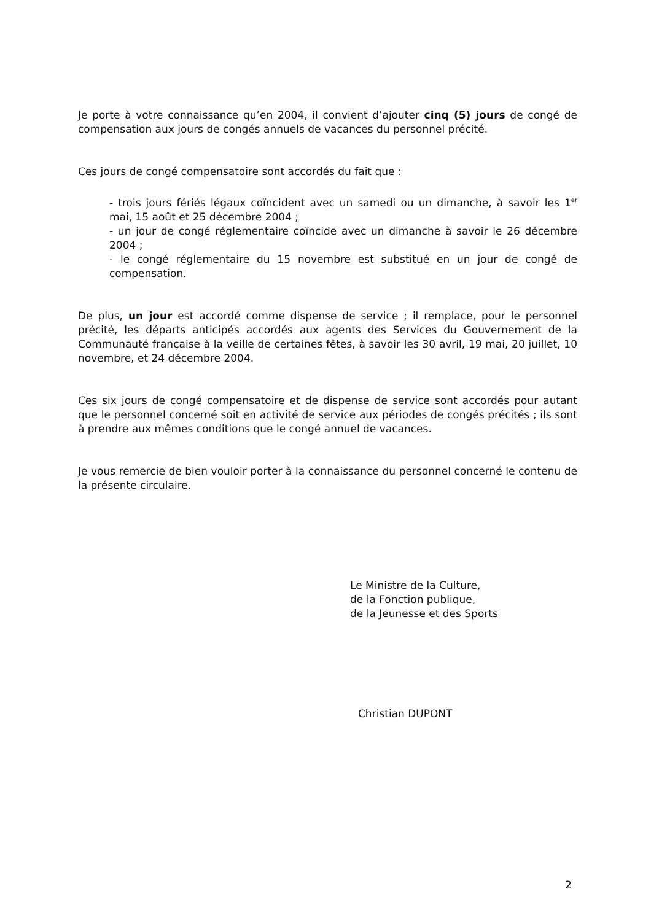Je porte à votre connaissance qu’en 2004, il convient d’ajouter cinq (5) jours de congé de compensation aux jours de congés annuels de vacances du personnel précité.
Ces jours de congé compensatoire sont accordés du fait que :
- trois jours fériés légaux coïncident avec un samedi ou un dimanche, à savoir les 1<sup>er</sup> mai, 15 août et 25 décembre 2004 ;
- un jour de congé réglementaire coïncide avec un dimanche à savoir le 26 décembre 2004 ;
- le congé réglementaire du 15 novembre est substitué en un jour de congé de compensation.
De plus, un jour est accordé comme dispense de service ; il remplace, pour le personnel précité, les départs anticipés accordés aux agents des Services du Gouvernement de la Communauté française à la veille de certaines fêtes, à savoir les 30 avril, 19 mai, 20 juillet, 10 novembre, et 24 décembre 2004.
Ces six jours de congé compensatoire et de dispense de service sont accordés pour autant que le personnel concerné soit en activité de service aux périodes de congés précités ; ils sont à prendre aux mêmes conditions que le congé annuel de vacances.
Je vous remercie de bien vouloir porter à la connaissance du personnel concerné le contenu de la présente circulaire.
Le Ministre de la Culture,
de la Fonction publique,
de la Jeunesse et des Sports
Christian DUPONT
2